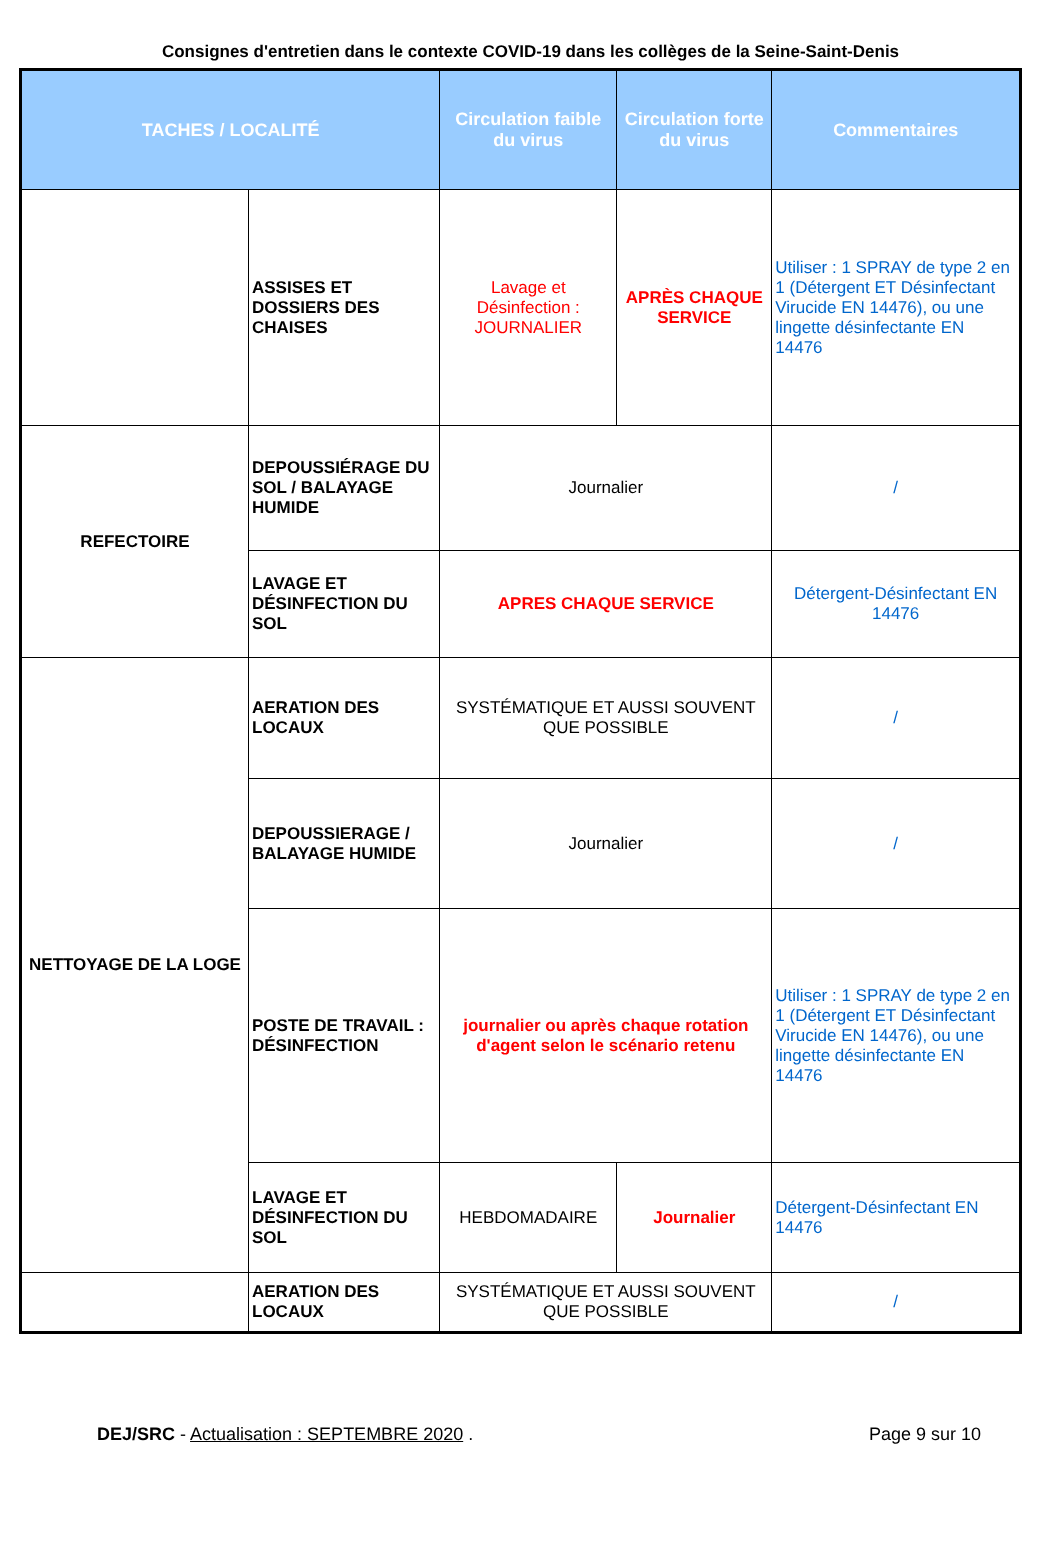Consignes d'entretien dans le contexte COVID-19 dans les collèges de la Seine-Saint-Denis
| TACHES / LOCALITÉ | | Circulation faible du virus | Circulation forte du virus | Commentaires |
| --- | --- | --- | --- | --- |
| | ASSISES ET DOSSIERS DES CHAISES | Lavage et Désinfection : JOURNALIER | APRÈS CHAQUE SERVICE | Utiliser : 1 SPRAY de type 2 en 1 (Détergent ET Désinfectant Virucide EN 14476), ou une lingette désinfectante EN 14476 |
| REFECTOIRE | DEPOUSSIÉRAGE DU SOL / BALAYAGE HUMIDE | Journalier | | / |
| | LAVAGE ET DÉSINFECTION DU SOL | APRES CHAQUE SERVICE | | Détergent-Désinfectant EN 14476 |
| NETTOYAGE DE LA LOGE | AERATION DES LOCAUX | SYSTÉMATIQUE ET AUSSI SOUVENT QUE POSSIBLE | | / |
| | DEPOUSSIERAGE / BALAYAGE HUMIDE | Journalier | | / |
| | POSTE DE TRAVAIL : DÉSINFECTION | journalier ou après chaque rotation d'agent selon le scénario retenu | | Utiliser : 1 SPRAY de type 2 en 1 (Détergent ET Désinfectant Virucide EN 14476), ou une lingette désinfectante EN 14476 |
| | LAVAGE ET DÉSINFECTION DU SOL | HEBDOMADAIRE | Journalier | Détergent-Désinfectant EN 14476 |
| | AERATION DES LOCAUX | SYSTÉMATIQUE ET AUSSI SOUVENT QUE POSSIBLE | | / |
DEJ/SRC - Actualisation : SEPTEMBRE 2020 . Page 9 sur 10